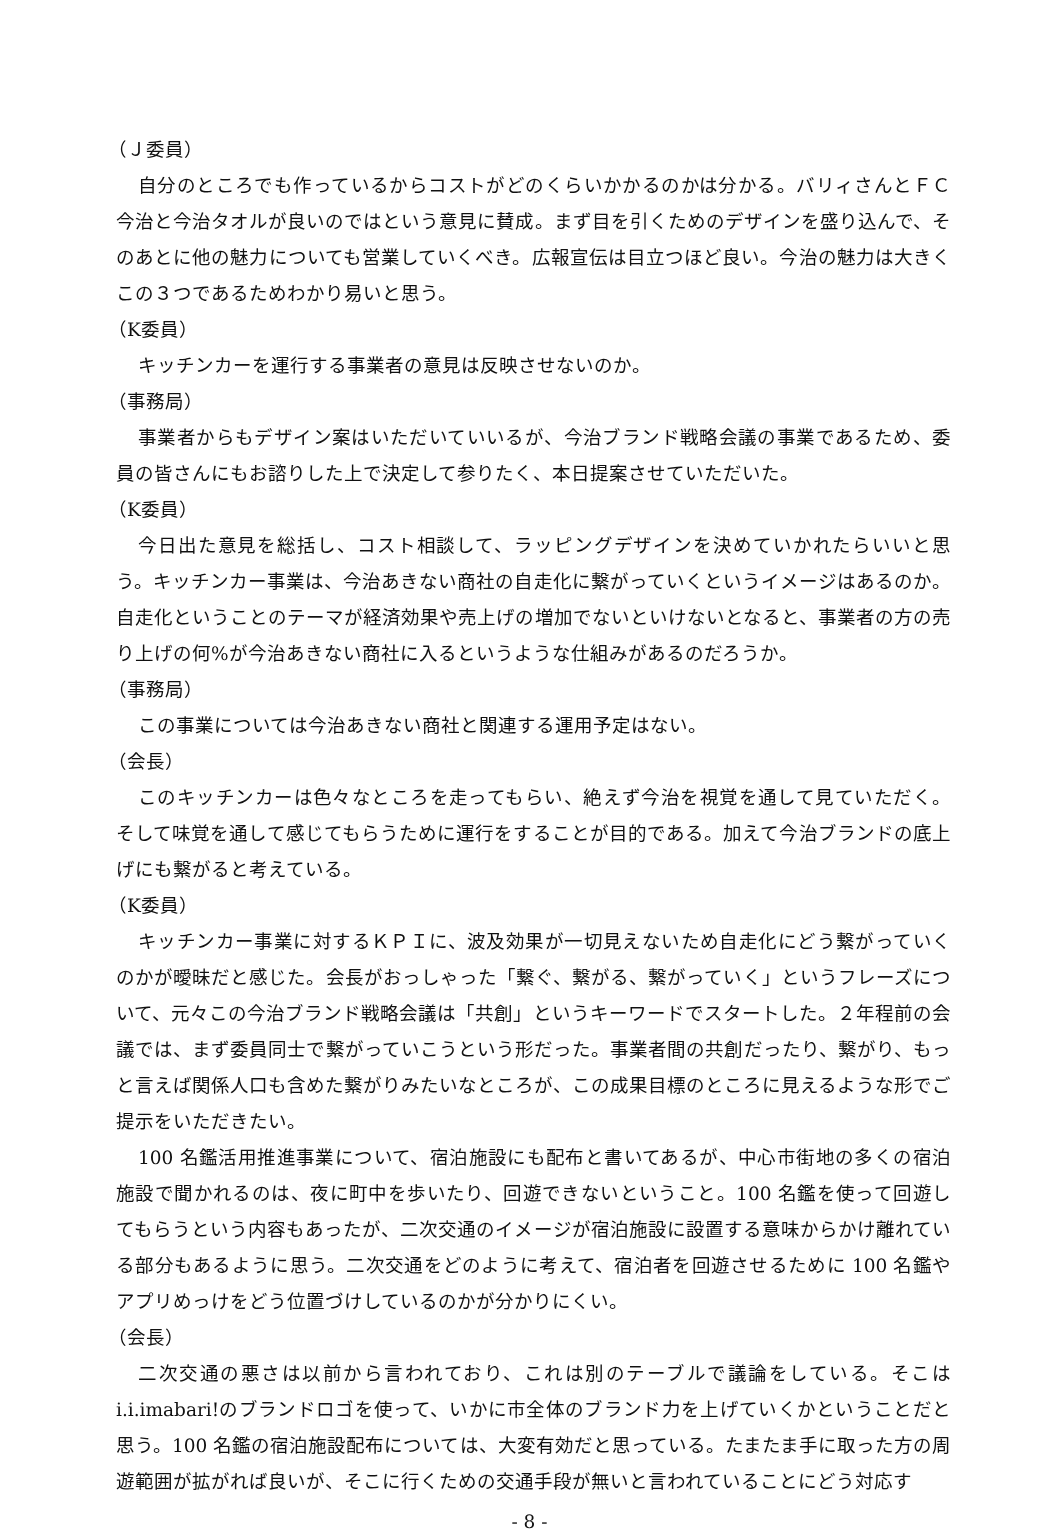（Ｊ委員）
自分のところでも作っているからコストがどのくらいかかるのかは分かる。バリィさんとＦＣ今治と今治タオルが良いのではという意見に賛成。まず目を引くためのデザインを盛り込んで、そのあとに他の魅力についても営業していくべき。広報宣伝は目立つほど良い。今治の魅力は大きくこの３つであるためわかり易いと思う。
（K委員）
キッチンカーを運行する事業者の意見は反映させないのか。
（事務局）
事業者からもデザイン案はいただいていいるが、今治ブランド戦略会議の事業であるため、委員の皆さんにもお諮りした上で決定して参りたく、本日提案させていただいた。
（K委員）
今日出た意見を総括し、コスト相談して、ラッピングデザインを決めていかれたらいいと思う。キッチンカー事業は、今治あきない商社の自走化に繋がっていくというイメージはあるのか。自走化ということのテーマが経済効果や売上げの増加でないといけないとなると、事業者の方の売り上げの何%が今治あきない商社に入るというような仕組みがあるのだろうか。
（事務局）
この事業については今治あきない商社と関連する運用予定はない。
（会長）
このキッチンカーは色々なところを走ってもらい、絶えず今治を視覚を通して見ていただく。そして味覚を通して感じてもらうために運行をすることが目的である。加えて今治ブランドの底上げにも繋がると考えている。
（K委員）
キッチンカー事業に対するＫＰＩに、波及効果が一切見えないため自走化にどう繋がっていくのかが曖昧だと感じた。会長がおっしゃった「繋ぐ、繋がる、繋がっていく」というフレーズについて、元々この今治ブランド戦略会議は「共創」というキーワードでスタートした。２年程前の会議では、まず委員同士で繋がっていこうという形だった。事業者間の共創だったり、繋がり、もっと言えば関係人口も含めた繋がりみたいなところが、この成果目標のところに見えるような形でご提示をいただきたい。
100 名鑑活用推進事業について、宿泊施設にも配布と書いてあるが、中心市街地の多くの宿泊施設で聞かれるのは、夜に町中を歩いたり、回遊できないということ。100 名鑑を使って回遊してもらうという内容もあったが、二次交通のイメージが宿泊施設に設置する意味からかけ離れている部分もあるように思う。二次交通をどのように考えて、宿泊者を回遊させるために 100 名鑑やアプリめっけをどう位置づけしているのかが分かりにくい。
（会長）
二次交通の悪さは以前から言われており、これは別のテーブルで議論をしている。そこは i.i.imabari!のブランドロゴを使って、いかに市全体のブランド力を上げていくかということだと思う。100 名鑑の宿泊施設配布については、大変有効だと思っている。たまたま手に取った方の周遊範囲が拡がれば良いが、そこに行くための交通手段が無いと言われていることにどう対応す
- 8 -